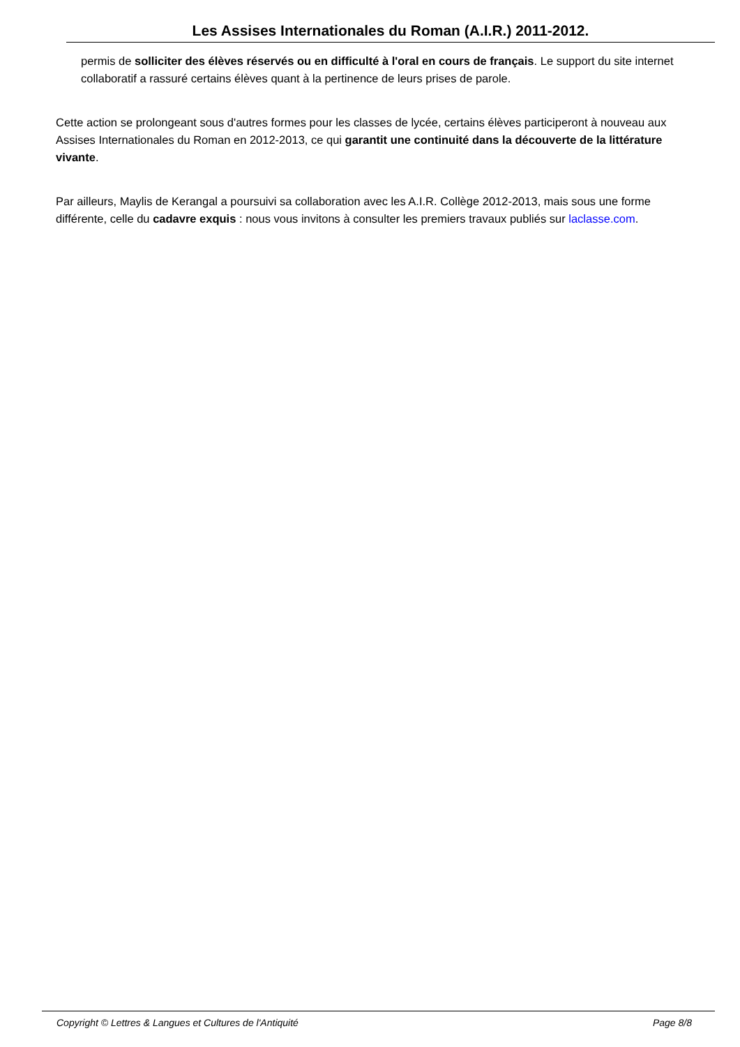Les Assises Internationales du Roman (A.I.R.) 2011-2012.
permis de solliciter des élèves réservés ou en difficulté à l'oral en cours de français. Le support du site internet collaboratif a rassuré certains élèves quant à la pertinence de leurs prises de parole.
Cette action se prolongeant sous d'autres formes pour les classes de lycée, certains élèves participeront à nouveau aux Assises Internationales du Roman en 2012-2013, ce qui garantit une continuité dans la découverte de la littérature vivante.
Par ailleurs, Maylis de Kerangal a poursuivi sa collaboration avec les A.I.R. Collège 2012-2013, mais sous une forme différente, celle du cadavre exquis : nous vous invitons à consulter les premiers travaux publiés sur laclasse.com.
Copyright © Lettres & Langues et Cultures de l'Antiquité Page 8/8